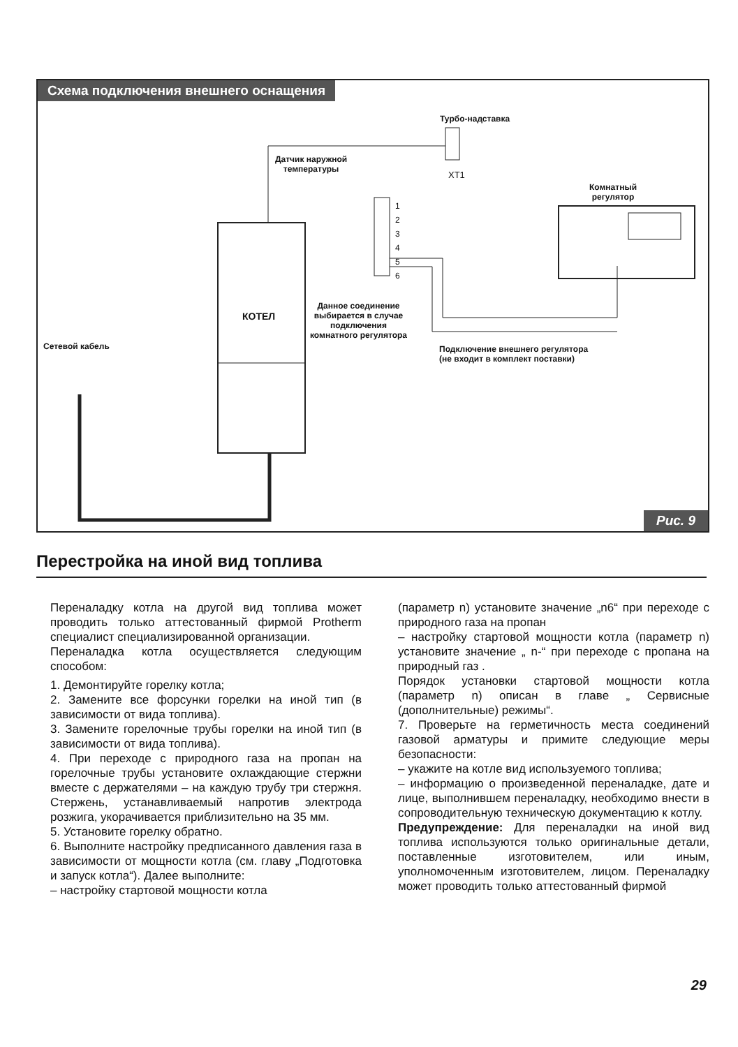Схема подключения внешнего оснащения
Турбо-надставка
XT1
Датчик наружной
температуры
1
2
3
4
5
6
Комнатный
регулятор
КОТЕЛ
Данное соединение
выбирается в случае
подключения
комнатного регулятора
Подключение внешнего регулятора
(не входит в комплект поставки)
Сетевой кабель
Рис. 9
Перестройка на иной вид топлива
Переналадку котла на другой вид топлива может проводить только аттестованный фирмой Protherm специалист специализированной организации.
Переналадка котла осуществляется следующим способом:
1. Демонтируйте горелку котла;
2. Замените все форсунки горелки на иной тип (в зависимости от вида топлива).
3. Замените горелочные трубы горелки на иной тип (в зависимости от вида топлива).
4. При переходе с природного газа на пропан на горелочные трубы установите охлаждающие стержни вместе с держателями – на каждую трубу три стержня. Стержень, устанавливаемый напротив электрода розжига, укорачивается приблизительно на 35 мм.
5. Установите горелку обратно.
6. Выполните настройку предписанного давления газа в зависимости от мощности котла (см. главу „Подготовка и запуск котла“). Далее выполните:
– настройку стартовой мощности котла
(параметр n) установите значение „n6“ при переходе с природного газа на пропан
– настройку стартовой мощности котла (параметр n) установите значение „ n-“ при переходе с пропана на природный газ .
Порядок установки стартовой мощности котла (параметр n) описан в главе „ Сервисные (дополнительные) режимы“.
7. Проверьте на герметичность места соединений газовой арматуры и примите следующие меры безопасности:
– укажите на котле вид используемого топлива;
– информацию о произведенной переналадке, дате и лице, выполнившем переналадку, необходимо внести в сопроводительную техническую документацию к котлу.
Предупреждение: Для переналадки на иной вид топлива используются только оригинальные детали, поставленные изготовителем, или иным, уполномоченным изготовителем, лицом. Переналадку может проводить только аттестованный фирмой
29